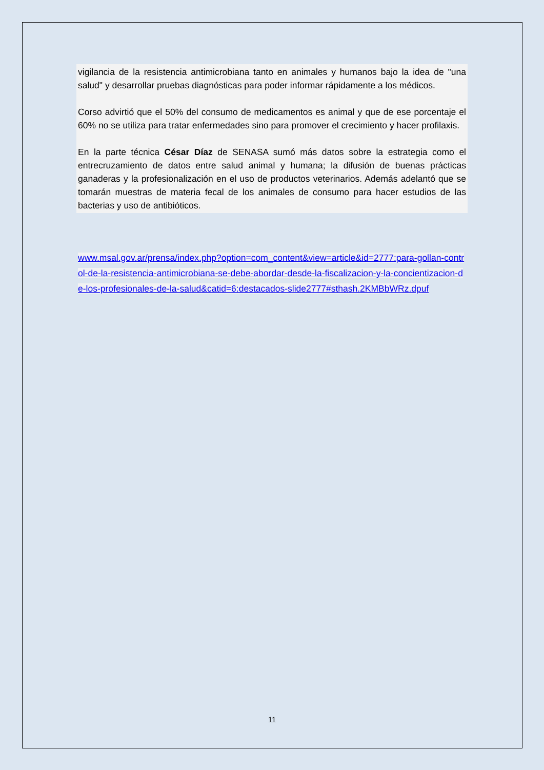vigilancia de la resistencia antimicrobiana tanto en animales y humanos bajo la idea de "una salud" y desarrollar pruebas diagnósticas para poder informar rápidamente a los médicos.
Corso advirtió que el 50% del consumo de medicamentos es animal y que de ese porcentaje el 60% no se utiliza para tratar enfermedades sino para promover el crecimiento y hacer profilaxis.
En la parte técnica César Díaz de SENASA sumó más datos sobre la estrategia como el entrecruzamiento de datos entre salud animal y humana; la difusión de buenas prácticas ganaderas y la profesionalización en el uso de productos veterinarios. Además adelantó que se tomarán muestras de materia fecal de los animales de consumo para hacer estudios de las bacterias y uso de antibióticos.
www.msal.gov.ar/prensa/index.php?option=com_content&view=article&id=2777:para-gollan-control-de-la-resistencia-antimicrobiana-se-debe-abordar-desde-la-fiscalizacion-y-la-concientizacion-de-los-profesionales-de-la-salud&catid=6:destacados-slide2777#sthash.2KMBbWRz.dpuf
11